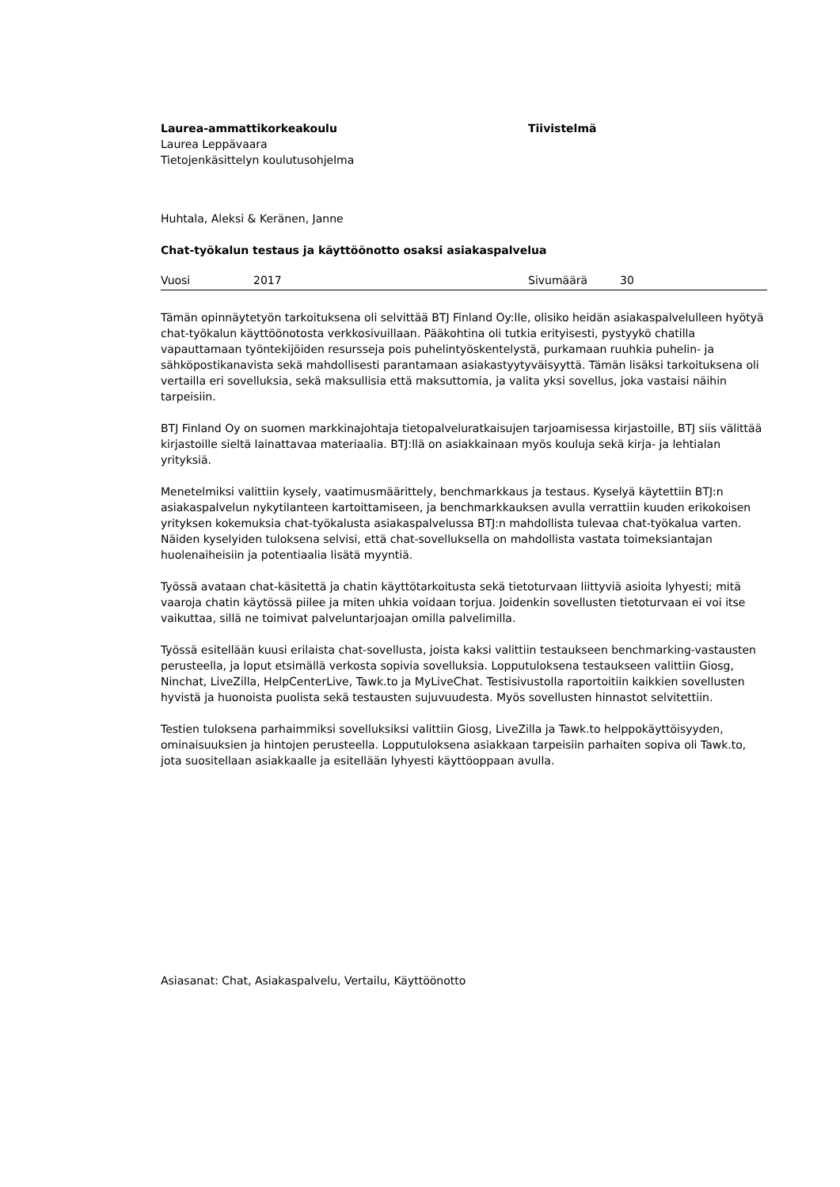Laurea-ammattikorkeakoulu
Laurea Leppävaara
Tietojenkäsittelyn koulutusohjelma
Tiivistelmä
Huhtala, Aleksi & Keränen, Janne
Chat-työkalun testaus ja käyttöönotto osaksi asiakaspalvelua
Vuosi 2017 Sivumäärä 30
Tämän opinnäytetyön tarkoituksena oli selvittää BTJ Finland Oy:lle, olisiko heidän asiakaspalvelulleen hyötyä chat-työkalun käyttöönotosta verkkosivuillaan. Pääkohtina oli tutkia erityisesti, pystyykö chatilla vapauttamaan työntekijöiden resursseja pois puhelintyöskentelystä, purkamaan ruuhkia puhelin- ja sähköpostikanavista sekä mahdollisesti parantamaan asiakastyytyväisyyttä. Tämän lisäksi tarkoituksena oli vertailla eri sovelluksia, sekä maksullisia että maksuttomia, ja valita yksi sovellus, joka vastaisi näihin tarpeisiin.
BTJ Finland Oy on suomen markkinajohtaja tietopalveluratkaisujen tarjoamisessa kirjastoille, BTJ siis välittää kirjastoille sieltä lainattavaa materiaalia. BTJ:llä on asiakkainaan myös kouluja sekä kirja- ja lehtialan yrityksiä.
Menetelmiksi valittiin kysely, vaatimusmäärittely, benchmarkkaus ja testaus. Kyselyä käytettiin BTJ:n asiakaspalvelun nykytilanteen kartoittamiseen, ja benchmarkkauksen avulla verrattiin kuuden erikokoisen yrityksen kokemuksia chat-työkalusta asiakaspalvelussa BTJ:n mahdollista tulevaa chat-työkalua varten. Näiden kyselyiden tuloksena selvisi, että chat-sovelluksella on mahdollista vastata toimeksiantajan huolenaiheisiin ja potentiaalia lisätä myyntiä.
Työssä avataan chat-käsitettä ja chatin käyttötarkoitusta sekä tietoturvaan liittyviä asioita lyhyesti; mitä vaaroja chatin käytössä piilee ja miten uhkia voidaan torjua. Joidenkin sovellusten tietoturvaan ei voi itse vaikuttaa, sillä ne toimivat palveluntarjoajan omilla palvelimilla.
Työssä esitellään kuusi erilaista chat-sovellusta, joista kaksi valittiin testaukseen benchmarking-vastausten perusteella, ja loput etsimällä verkosta sopivia sovelluksia. Lopputuloksena testaukseen valittiin Giosg, Ninchat, LiveZilla, HelpCenterLive, Tawk.to ja MyLiveChat. Testisivustolla raportoitiin kaikkien sovellusten hyvistä ja huonoista puolista sekä testausten sujuvuudesta. Myös sovellusten hinnastot selvitettiin.
Testien tuloksena parhaimmiksi sovelluksiksi valittiin Giosg, LiveZilla ja Tawk.to helppokäyttöisyyden, ominaisuuksien ja hintojen perusteella. Lopputuloksena asiakkaan tarpeisiin parhaiten sopiva oli Tawk.to, jota suositellaan asiakkaalle ja esitellään lyhyesti käyttöoppaan avulla.
Asiasanat: Chat, Asiakaspalvelu, Vertailu, Käyttöönotto